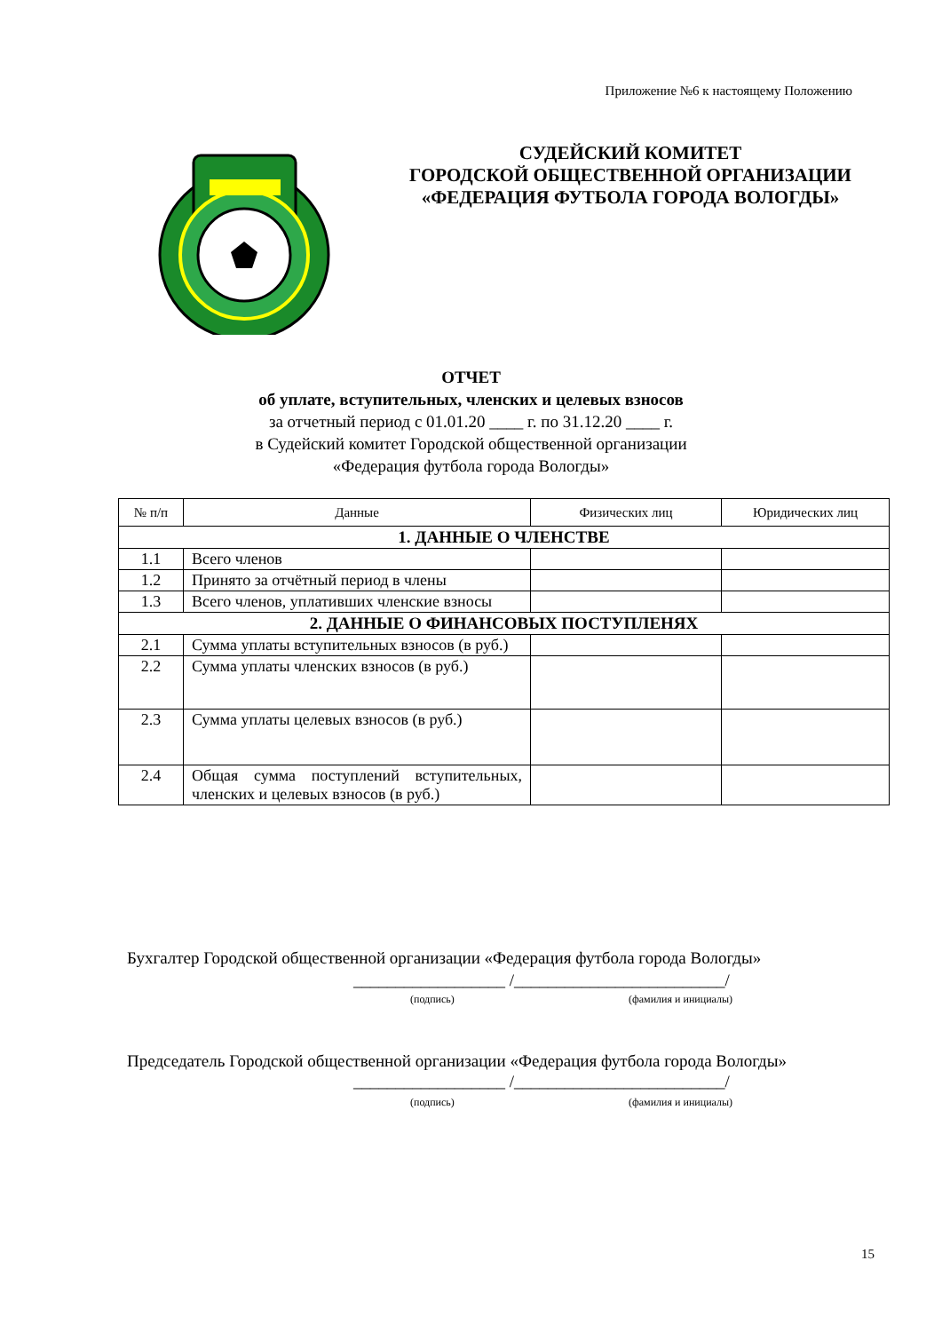Приложение №6 к настоящему Положению
СУДЕЙСКИЙ КОМИТЕТ
ГОРОДСКОЙ ОБЩЕСТВЕННОЙ ОРГАНИЗАЦИИ
«ФЕДЕРАЦИЯ ФУТБОЛА ГОРОДА ВОЛОГДЫ»
ОТЧЕТ
об уплате, вступительных, членских и целевых взносов
за отчетный период с 01.01.20 ____ г. по 31.12.20 ____ г.
в Судейский комитет Городской общественной организации
«Федерация футбола города Вологды»
| № п/п | Данные | Физических лиц | Юридических лиц |
| --- | --- | --- | --- |
| 1. ДАННЫЕ О ЧЛЕНСТВЕ | | | |
| 1.1 | Всего членов | | |
| 1.2 | Принято за отчётный период в члены | | |
| 1.3 | Всего членов, уплативших членские взносы | | |
| 2. ДАННЫЕ О ФИНАНСОВЫХ ПОСТУПЛЕНЯХ | | | |
| 2.1 | Сумма уплаты вступительных взносов (в руб.) | | |
| 2.2 | Сумма уплаты членских взносов (в руб.) | | |
| 2.3 | Сумма уплаты целевых взносов (в руб.) | | |
| 2.4 | Общая сумма поступлений вступительных, членских и целевых взносов (в руб.) | | |
Бухгалтер Городской общественной организации «Федерация футбола города Вологды»
__________________ /_________________________/
(подпись) (фамилия и инициалы)
Председатель Городской общественной организации «Федерация футбола города Вологды»
__________________ /_________________________/
(подпись) (фамилия и инициалы)
15